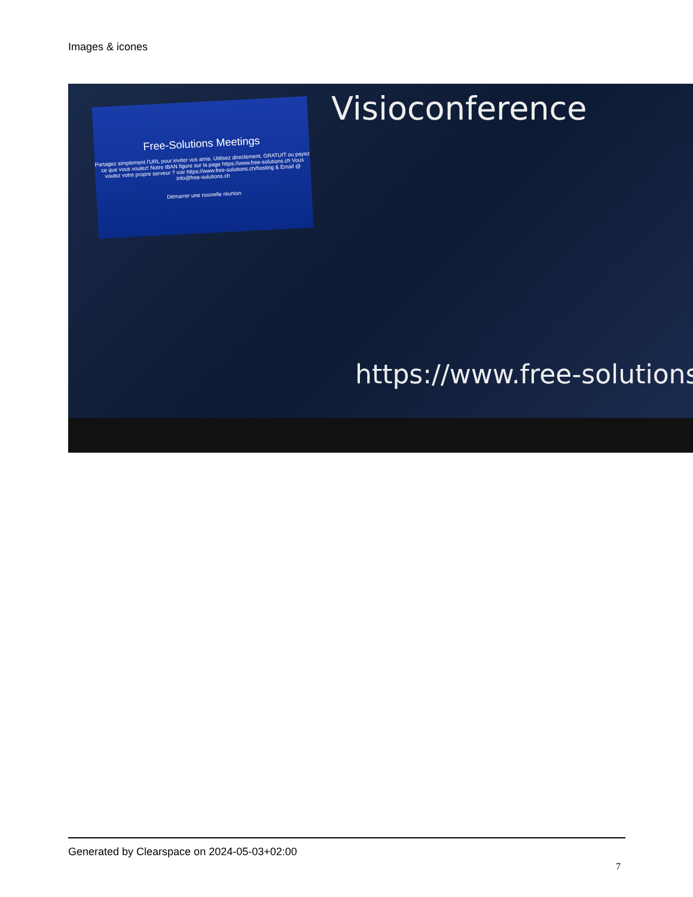Images & icones
Free-Solutions Meetings
Partagez simplement l'URL pour inviter vos amis. Utilisez directement. GRATUIT ou payez ce que vous voulez! Notre IBAN figure sur la page https://www.free-solutions.ch Vous voulez votre propre serveur ? voir https://www.free-solutions.ch/hosting & Email @ info@free-solutions.ch
Démarrer une nouvelle réunion
Visioconference
https://www.free-solutions
Generated by Clearspace on 2024-05-03+02:00
7